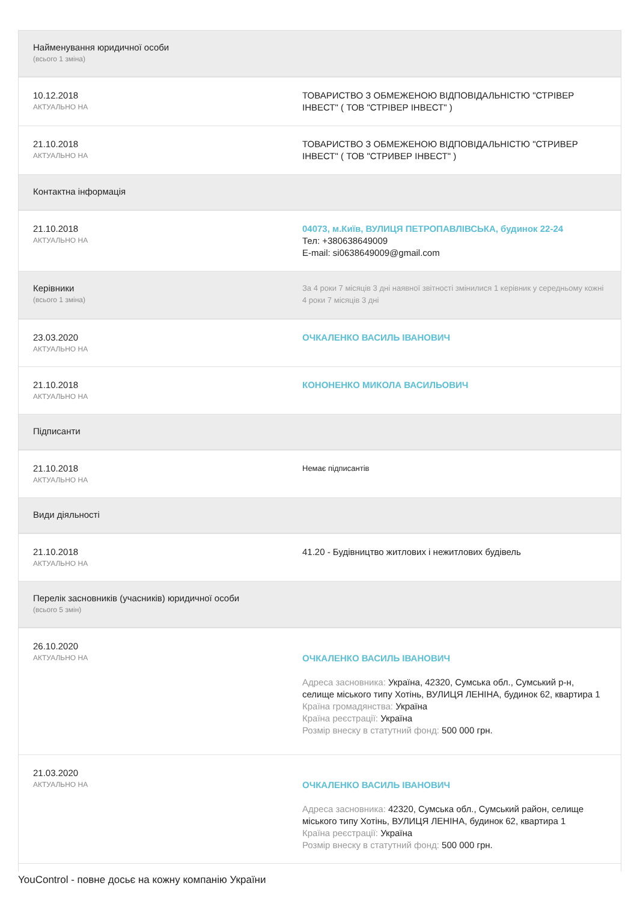| Найменування юридичної особи (всього 1 зміна) | |
| 10.12.2018 АКТУАЛЬНО НА | ТОВАРИСТВО З ОБМЕЖЕНОЮ ВІДПОВІДАЛЬНІСТЮ "СТРІВЕР ІНВЕСТ" ( ТОВ "СТРІВЕР ІНВЕСТ" ) |
| 21.10.2018 АКТУАЛЬНО НА | ТОВАРИСТВО З ОБМЕЖЕНОЮ ВІДПОВІДАЛЬНІСТЮ "СТРИВЕР ІНВЕСТ" ( ТОВ "СТРИВЕР ІНВЕСТ" ) |
| Контактна інформація | |
| 21.10.2018 АКТУАЛЬНО НА | 04073, м.Київ, ВУЛИЦЯ ПЕТРОПАВЛІВСЬКА, будинок 22-24 Тел: +380638649009 E-mail: si0638649009@gmail.com |
| Керівники (всього 1 зміна) | За 4 роки 7 місяців 3 дні наявної звітності змінилися 1 керівник у середньому кожні 4 роки 7 місяців 3 дні |
| 23.03.2020 АКТУАЛЬНО НА | ОЧКАЛЕНКО ВАСИЛЬ ІВАНОВИЧ |
| 21.10.2018 АКТУАЛЬНО НА | КОНОНЕНКО МИКОЛА ВАСИЛЬОВИЧ |
| Підписанти | |
| 21.10.2018 АКТУАЛЬНО НА | Немає підписантів |
| Види діяльності | |
| 21.10.2018 АКТУАЛЬНО НА | 41.20 - Будівництво житлових і нежитлових будівель |
| Перелік засновників (учасників) юридичної особи (всього 5 змін) | |
| 26.10.2020 АКТУАЛЬНО НА | ОЧКАЛЕНКО ВАСИЛЬ ІВАНОВИЧ Адреса засновника: Україна, 42320, Сумська обл., Сумський р-н, селище міського типу Хотінь, ВУЛИЦЯ ЛЕНІНА, будинок 62, квартира 1 Країна громадянства: Україна Країна реєстрації: Україна Розмір внеску в статутний фонд: 500 000 грн. |
| 21.03.2020 АКТУАЛЬНО НА | ОЧКАЛЕНКО ВАСИЛЬ ІВАНОВИЧ Адреса засновника: 42320, Сумська обл., Сумський район, селище міського типу Хотінь, ВУЛИЦЯ ЛЕНІНА, будинок 62, квартира 1 Країна реєстрації: Україна Розмір внеску в статутний фонд: 500 000 грн. |
YouControl - повне досьє на кожну компанію України